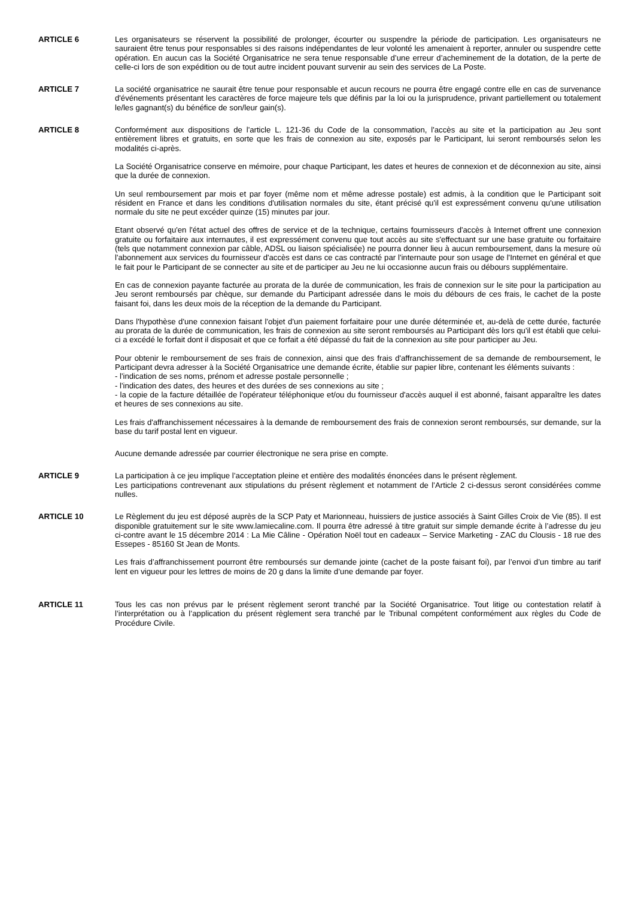ARTICLE 6 Les organisateurs se réservent la possibilité de prolonger, écourter ou suspendre la période de participation. Les organisateurs ne sauraient être tenus pour responsables si des raisons indépendantes de leur volonté les amenaient à reporter, annuler ou suspendre cette opération. En aucun cas la Société Organisatrice ne sera tenue responsable d’une erreur d’acheminement de la dotation, de la perte de celle-ci lors de son expédition ou de tout autre incident pouvant survenir au sein des services de La Poste.
ARTICLE 7 La société organisatrice ne saurait être tenue pour responsable et aucun recours ne pourra être engagé contre elle en cas de survenance d'événements présentant les caractères de force majeure tels que définis par la loi ou la jurisprudence, privant partiellement ou totalement le/les gagnant(s) du bénéfice de son/leur gain(s).
ARTICLE 8 Conformément aux dispositions de l'article L. 121-36 du Code de la consommation, l'accès au site et la participation au Jeu sont entièrement libres et gratuits, en sorte que les frais de connexion au site, exposés par le Participant, lui seront remboursés selon les modalités ci-après.
La Société Organisatrice conserve en mémoire, pour chaque Participant, les dates et heures de connexion et de déconnexion au site, ainsi que la durée de connexion.
Un seul remboursement par mois et par foyer (même nom et même adresse postale) est admis, à la condition que le Participant soit résident en France et dans les conditions d'utilisation normales du site, étant précisé qu'il est expressément convenu qu'une utilisation normale du site ne peut excéder quinze (15) minutes par jour.
Etant observé qu'en l'état actuel des offres de service et de la technique, certains fournisseurs d'accès à Internet offrent une connexion gratuite ou forfaitaire aux internautes, il est expressément convenu que tout accès au site s'effectuant sur une base gratuite ou forfaitaire (tels que notamment connexion par câble, ADSL ou liaison spécialisée) ne pourra donner lieu à aucun remboursement, dans la mesure où l'abonnement aux services du fournisseur d'accès est dans ce cas contracté par l'internaute pour son usage de l'Internet en général et que Ie fait pour le Participant de se connecter au site et de participer au Jeu ne lui occasionne aucun frais ou débours supplémentaire.
En cas de connexion payante facturée au prorata de la durée de communication, les frais de connexion sur le site pour la participation au Jeu seront remboursés par chèque, sur demande du Participant adressée dans le mois du débours de ces frais, le cachet de la poste faisant foi, dans les deux mois de la réception de la demande du Participant.
Dans l'hypothèse d'une connexion faisant l'objet d'un paiement forfaitaire pour une durée déterminée et, au-delà de cette durée, facturée au prorata de la durée de communication, les frais de connexion au site seront remboursés au Participant dès lors qu'il est établi que celui-ci a excédé le forfait dont il disposait et que ce forfait a été dépassé du fait de la connexion au site pour participer au Jeu.
Pour obtenir le remboursement de ses frais de connexion, ainsi que des frais d'affranchissement de sa demande de remboursement, le Participant devra adresser à la Société Organisatrice une demande écrite, établie sur papier libre, contenant les éléments suivants :
- l'indication de ses noms, prénom et adresse postale personnelle ;
- l'indication des dates, des heures et des durées de ses connexions au site ;
- la copie de la facture détaillée de l'opérateur téléphonique et/ou du fournisseur d'accès auquel il est abonné, faisant apparaître les dates et heures de ses connexions au site.
Les frais d'affranchissement nécessaires à la demande de remboursement des frais de connexion seront remboursés, sur demande, sur la base du tarif postal lent en vigueur.
Aucune demande adressée par courrier électronique ne sera prise en compte.
ARTICLE 9 La participation à ce jeu implique l’acceptation pleine et entière des modalités énoncées dans le présent règlement.
Les participations contrevenant aux stipulations du présent règlement et notamment de l’Article 2 ci-dessus seront considérées comme nulles.
ARTICLE 10 Le Règlement du jeu est déposé auprès de la SCP Paty et Marionneau, huissiers de justice associés à Saint Gilles Croix de Vie (85). Il est disponible gratuitement sur le site www.lamiecaline.com. Il pourra être adressé à titre gratuit sur simple demande écrite à l’adresse du jeu ci-contre avant le 15 décembre 2014 : La Mie Câline - Opération Noël tout en cadeaux – Service Marketing - ZAC du Clousis - 18 rue des Essepes - 85160 St Jean de Monts.
Les frais d’affranchissement pourront être remboursés sur demande jointe (cachet de la poste faisant foi), par l’envoi d’un timbre au tarif lent en vigueur pour les lettres de moins de 20 g dans la limite d’une demande par foyer.
ARTICLE 11 Tous les cas non prévus par le présent règlement seront tranché par la Société Organisatrice. Tout litige ou contestation relatif à l’interprétation ou à l’application du présent règlement sera tranché par le Tribunal compétent conformément aux règles du Code de Procédure Civile.